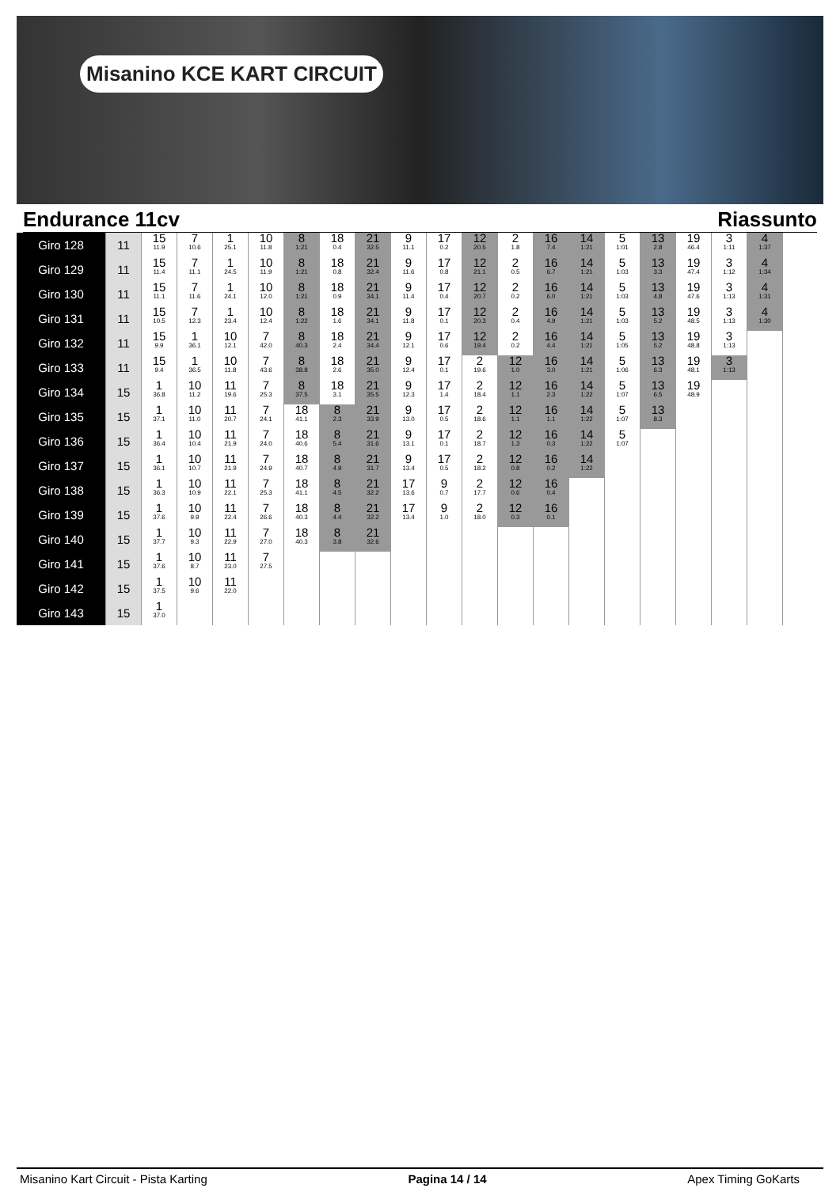Misanino KCE KART CIRCUIT
Endurance 11cv Riassunto
| Giro 128 | 11 | 15 11.9 | 7 10.6 | 1 25.1 | 10 11.8 | 8 1:21 | 18 0.4 | 21 32.5 | 9 11.1 | 17 0.2 | 12 20.5 | 2 1.8 | 16 7.4 | 14 1:21 | 5 1:01 | 13 2.8 | 19 46.4 | 3 1:11 | 4 1:37 |
| Giro 129 | 11 | 15 11.4 | 7 11.1 | 1 24.5 | 10 11.9 | 8 1:21 | 18 0.8 | 21 32.4 | 9 11.6 | 17 0.8 | 12 21.1 | 2 0.5 | 16 6.7 | 14 1:21 | 5 1:03 | 13 3.3 | 19 47.4 | 3 1:12 | 4 1:34 |
| Giro 130 | 11 | 15 11.1 | 7 11.6 | 1 24.1 | 10 12.0 | 8 1:21 | 18 0.9 | 21 34.1 | 9 11.4 | 17 0.4 | 12 20.7 | 2 0.2 | 16 6.0 | 14 1:21 | 5 1:03 | 13 4.8 | 19 47.6 | 3 1:13 | 4 1:31 |
| Giro 131 | 11 | 15 10.5 | 7 12.3 | 1 23.4 | 10 12.4 | 8 1:22 | 18 1.6 | 21 34.1 | 9 11.8 | 17 0.1 | 12 20.3 | 2 0.4 | 16 4.9 | 14 1:21 | 5 1:03 | 13 5.2 | 19 48.5 | 3 1:13 | 4 1:30 |
| Giro 132 | 11 | 15 9.9 | 1 36.1 | 10 12.1 | 7 42.0 | 8 40.3 | 18 2.4 | 21 34.4 | 9 12.1 | 17 0.6 | 12 19.4 | 2 0.2 | 16 4.4 | 14 1:21 | 5 1:05 | 13 5.2 | 19 48.8 | 3 1:13 | |
| Giro 133 | 11 | 15 9.4 | 1 36.5 | 10 11.8 | 7 43.6 | 8 38.8 | 18 2.6 | 21 35.0 | 9 12.4 | 17 0.1 | 2 19.6 | 12 1.0 | 16 3.0 | 14 1:21 | 5 1:06 | 13 6.3 | 19 48.1 | 3 1:13 | |
| Giro 134 | 15 | 1 36.8 | 10 11.2 | 11 19.6 | 7 25.3 | 8 37.5 | 18 3.1 | 21 35.5 | 9 12.3 | 17 1.4 | 2 18.4 | 12 1.1 | 16 2.3 | 14 1:22 | 5 1:07 | 13 6.5 | 19 48.9 | | |
| Giro 135 | 15 | 1 37.1 | 10 11.0 | 11 20.7 | 7 24.1 | 18 41.1 | 8 2.3 | 21 33.9 | 9 13.0 | 17 0.5 | 2 18.6 | 12 1.1 | 16 1.1 | 14 1:22 | 5 1:07 | 13 8.3 | | | |
| Giro 136 | 15 | 1 36.4 | 10 10.4 | 11 21.9 | 7 24.0 | 18 40.6 | 8 5.4 | 21 31.6 | 9 13.1 | 17 0.1 | 2 18.7 | 12 1.3 | 16 0.3 | 14 1:22 | 5 1:07 | | | | |
| Giro 137 | 15 | 1 36.1 | 10 10.7 | 11 21.9 | 7 24.9 | 18 40.7 | 8 4.9 | 21 31.7 | 9 13.4 | 17 0.5 | 2 18.2 | 12 0.8 | 16 0.2 | 14 1:22 | | | | | |
| Giro 138 | 15 | 1 36.3 | 10 10.9 | 11 22.1 | 7 25.3 | 18 41.1 | 8 4.5 | 21 32.2 | 17 13.6 | 9 0.7 | 2 17.7 | 12 0.6 | 16 0.4 | | | | | | |
| Giro 139 | 15 | 1 37.6 | 10 9.9 | 11 22.4 | 7 26.6 | 18 40.3 | 8 4.4 | 21 32.2 | 17 13.4 | 9 1.0 | 2 18.0 | 12 0.3 | 16 0.1 | | | | | | |
| Giro 140 | 15 | 1 37.7 | 10 9.3 | 11 22.9 | 7 27.0 | 18 40.3 | 8 3.8 | 21 32.6 | | | | | | | | | | | |
| Giro 141 | 15 | 1 37.6 | 10 8.7 | 11 23.0 | 7 27.5 | | | | | | | | | | | | | | |
| Giro 142 | 15 | 1 37.5 | 10 9.6 | 11 22.0 | | | | | | | | | | | | | | | |
| Giro 143 | 15 | 1 37.0 | | | | | | | | | | | | | | | | | |
Misanino Kart Circuit - Pista Karting Pagina 14 / 14 Apex Timing GoKarts